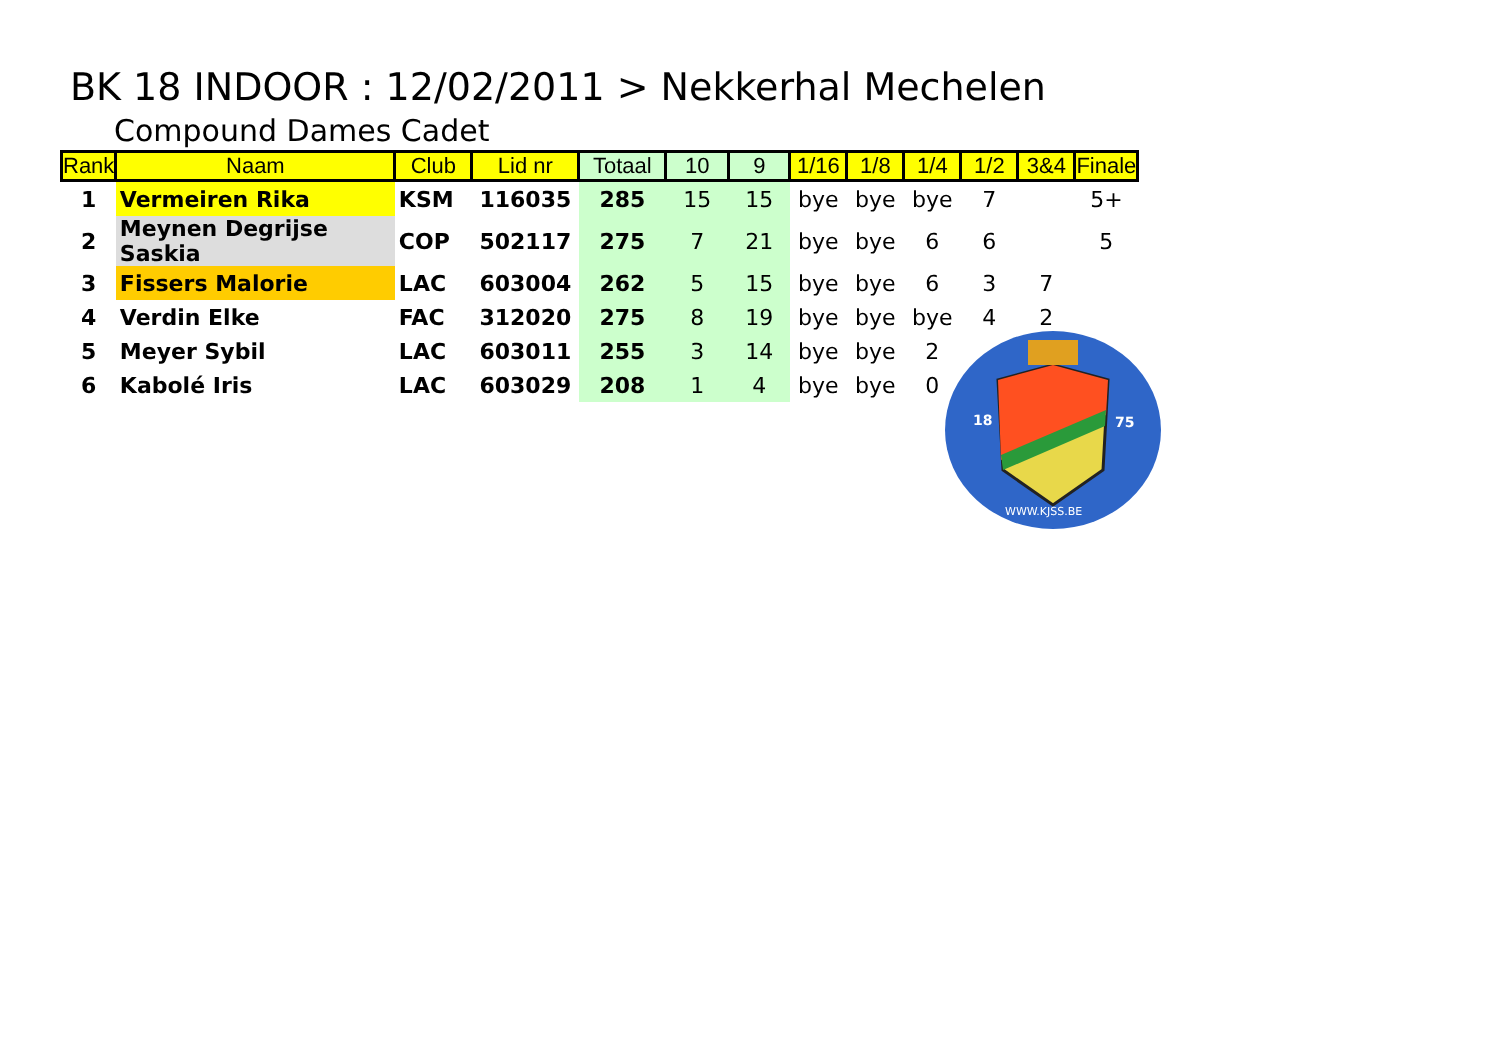BK 18 INDOOR : 12/02/2011 > Nekkerhal Mechelen
Compound Dames Cadet
| Rank | Naam | Club | Lid nr | Totaal | 10 | 9 | 1/16 | 1/8 | 1/4 | 1/2 | 3&4 | Finale |
| --- | --- | --- | --- | --- | --- | --- | --- | --- | --- | --- | --- | --- |
| 1 | Vermeiren Rika | KSM | 116035 | 285 | 15 | 15 | bye | bye | bye | 7 | | 5+ |
| 2 | Meynen Degrijse Saskia | COP | 502117 | 275 | 7 | 21 | bye | bye | 6 | 6 | | 5 |
| 3 | Fissers Malorie | LAC | 603004 | 262 | 5 | 15 | bye | bye | 6 | 3 | 7 | |
| 4 | Verdin Elke | FAC | 312020 | 275 | 8 | 19 | bye | bye | bye | 4 | 2 | |
| 5 | Meyer Sybil | LAC | 603011 | 255 | 3 | 14 | bye | bye | 2 | | | |
| 6 | Kabolé Iris | LAC | 603029 | 208 | 1 | 4 | bye | bye | 0 | | | |
18
75
WWW.KJSS.BE